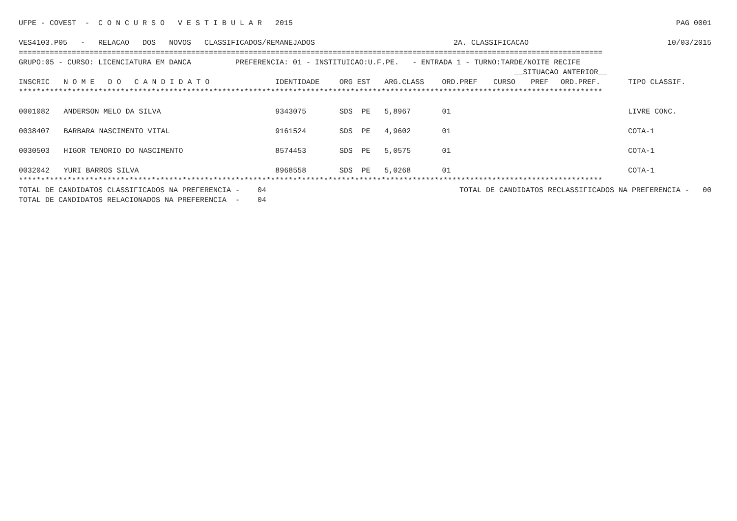UFPE - COVEST - C O N C U R S O V E S T I B U L A R 2015 PAG 0001
VES4103.P05 - RELACAO DOS NOVOS CLASSIFICADOS/REMANEJADOS 2A. CLASSIFICACAO 10/03/2015
====================================================================================================================================
GRUPO:05 - CURSO: LICENCIATURA EM DANCA PREFERENCIA: 01 - INSTITUICAO:U.F.PE. - ENTRADA 1 - TURNO:TARDE/NOITE RECIFE
| | | | | | | | __SITUACAO ANTERIOR__ | | | |
| --- | --- | --- | --- | --- | --- | --- | --- | --- | --- | --- |
| INSCRIC | N O M E D O C A N D I D A T O | IDENTIDADE | ORG EST | ARG.CLASS | ORD.PREF | | CURSO | PREF | ORD.PREF. | TIPO CLASSIF. |
| ************************************************************************************************************************************ | | | | | | | | | | |
| 0001082 | ANDERSON MELO DA SILVA | 9343075 | SDS PE | 5,8967 | 01 | | | | | LIVRE CONC. |
| 0038407 | BARBARA NASCIMENTO VITAL | 9161524 | SDS PE | 4,9602 | 01 | | | | | COTA-1 |
| 0030503 | HIGOR TENORIO DO NASCIMENTO | 8574453 | SDS PE | 5,0575 | 01 | | | | | COTA-1 |
| 0032042 | YURI BARROS SILVA | 8968558 | SDS PE | 5,0268 | 01 | | | | | COTA-1 |
************************************************************************************************************************************
TOTAL DE CANDIDATOS CLASSIFICADOS NA PREFERENCIA - 04 TOTAL DE CANDIDATOS RECLASSIFICADOS NA PREFERENCIA - 00
TOTAL DE CANDIDATOS RELACIONADOS NA PREFERENCIA - 04